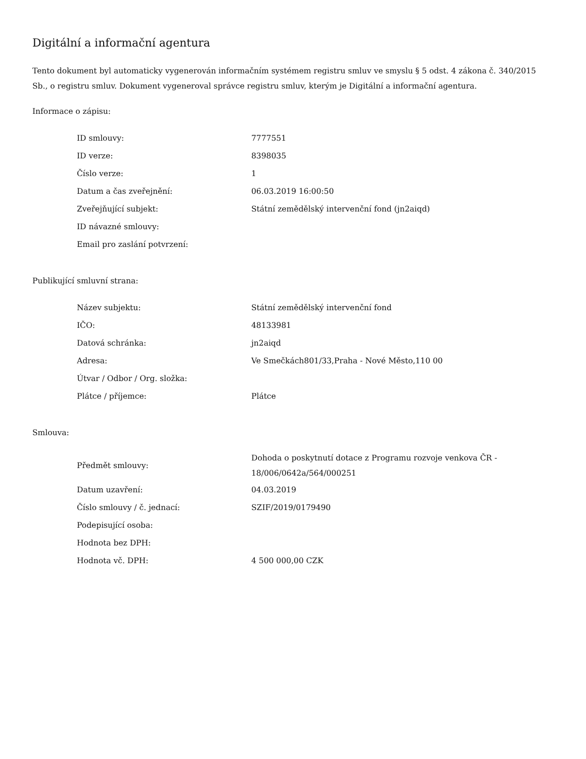Digitální a informační agentura
Tento dokument byl automaticky vygenerován informačním systémem registru smluv ve smyslu § 5 odst. 4 zákona č. 340/2015 Sb., o registru smluv. Dokument vygeneroval správce registru smluv, kterým je Digitální a informační agentura.
Informace o zápisu:
| ID smlouvy: | 7777551 |
| ID verze: | 8398035 |
| Číslo verze: | 1 |
| Datum a čas zveřejnění: | 06.03.2019 16:00:50 |
| Zveřejňující subjekt: | Státní zemědělský intervenční fond (jn2aiqd) |
| ID návazné smlouvy: | |
| Email pro zaslání potvrzení: | |
Publikující smluvní strana:
| Název subjektu: | Státní zemědělský intervenční fond |
| IČO: | 48133981 |
| Datová schránka: | jn2aiqd |
| Adresa: | Ve Smečkách801/33,Praha - Nové Město,110 00 |
| Útvar / Odbor / Org. složka: | |
| Plátce / příjemce: | Plátce |
Smlouva:
| Předmět smlouvy: | Dohoda o poskytnutí dotace z Programu rozvoje venkova ČR - 18/006/0642a/564/000251 |
| Datum uzavření: | 04.03.2019 |
| Číslo smlouvy / č. jednací: | SZIF/2019/0179490 |
| Podepisující osoba: | |
| Hodnota bez DPH: | |
| Hodnota vč. DPH: | 4 500 000,00 CZK |